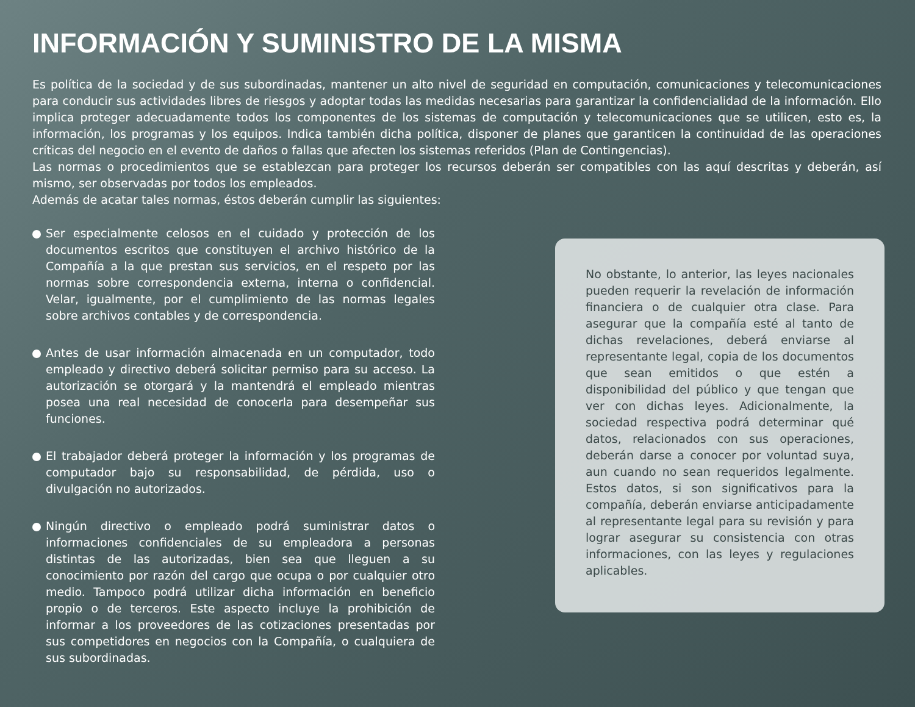INFORMACIÓN Y SUMINISTRO DE LA MISMA
Es política de la sociedad y de sus subordinadas, mantener un alto nivel de seguridad en computación, comunicaciones y telecomunicaciones para conducir sus actividades libres de riesgos y adoptar todas las medidas necesarias para garantizar la confidencialidad de la información. Ello implica proteger adecuadamente todos los componentes de los sistemas de computación y telecomunicaciones que se utilicen, esto es, la información, los programas y los equipos. Indica también dicha política, disponer de planes que garanticen la continuidad de las operaciones críticas del negocio en el evento de daños o fallas que afecten los sistemas referidos (Plan de Contingencias).
Las normas o procedimientos que se establezcan para proteger los recursos deberán ser compatibles con las aquí descritas y deberán, así mismo, ser observadas por todos los empleados.
Además de acatar tales normas, éstos deberán cumplir las siguientes:
Ser especialmente celosos en el cuidado y protección de los documentos escritos que constituyen el archivo histórico de la Compañía a la que prestan sus servicios, en el respeto por las normas sobre correspondencia externa, interna o confidencial. Velar, igualmente, por el cumplimiento de las normas legales sobre archivos contables y de correspondencia.
Antes de usar información almacenada en un computador, todo empleado y directivo deberá solicitar permiso para su acceso. La autorización se otorgará y la mantendrá el empleado mientras posea una real necesidad de conocerla para desempeñar sus funciones.
El trabajador deberá proteger la información y los programas de computador bajo su responsabilidad, de pérdida, uso o divulgación no autorizados.
Ningún directivo o empleado podrá suministrar datos o informaciones confidenciales de su empleadora a personas distintas de las autorizadas, bien sea que lleguen a su conocimiento por razón del cargo que ocupa o por cualquier otro medio. Tampoco podrá utilizar dicha información en beneficio propio o de terceros. Este aspecto incluye la prohibición de informar a los proveedores de las cotizaciones presentadas por sus competidores en negocios con la Compañía, o cualquiera de sus subordinadas.
No obstante, lo anterior, las leyes nacionales pueden requerir la revelación de información financiera o de cualquier otra clase. Para asegurar que la compañía esté al tanto de dichas revelaciones, deberá enviarse al representante legal, copia de los documentos que sean emitidos o que estén a disponibilidad del público y que tengan que ver con dichas leyes. Adicionalmente, la sociedad respectiva podrá determinar qué datos, relacionados con sus operaciones, deberán darse a conocer por voluntad suya, aun cuando no sean requeridos legalmente. Estos datos, si son significativos para la compañía, deberán enviarse anticipadamente al representante legal para su revisión y para lograr asegurar su consistencia con otras informaciones, con las leyes y regulaciones aplicables.